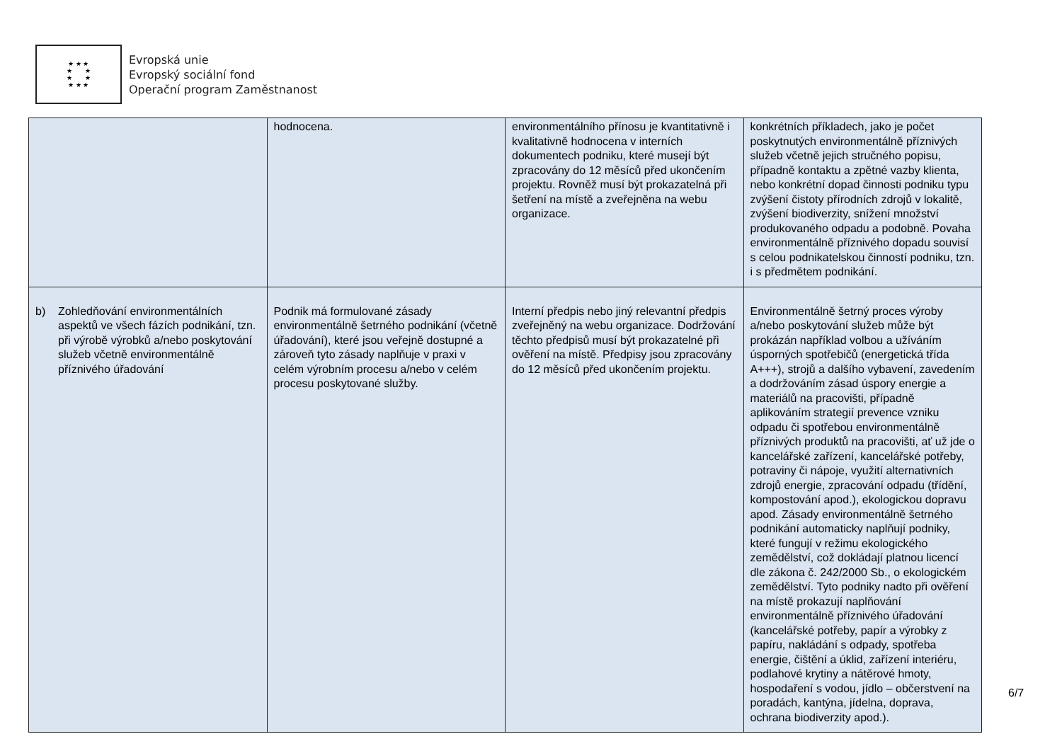★ ★ ★
★ ★
★ ★
★ ★ ★
Evropská unie
Evropský sociální fond
Operační program Zaměstnanost
| | hodnocena. | environmentálního přínosu je kvantitativně i kvalitativně hodnocena v interních dokumentech podniku, které musejí být zpracovány do 12 měsíců před ukončením projektu. Rovněž musí být prokazatelná při šetření na místě a zveřejněna na webu organizace. | konkrétních příkladech, jako je počet poskytnutých environmentálně příznivých služeb včetně jejich stručného popisu, případně kontaktu a zpětné vazby klienta, nebo konkrétní dopad činnosti podniku typu zvýšení čistoty přírodních zdrojů v lokalitě, zvýšení biodiverzity, snížení množství produkovaného odpadu a podobně. Povaha environmentálně příznivého dopadu souvisí s celou podnikatelskou činností podniku, tzn. i s předmětem podnikání. |
| b) Zohledňování environmentálních aspektů ve všech fázích podnikání, tzn. při výrobě výrobků a/nebo poskytování služeb včetně environmentálně příznivého úřadování | Podnik má formulované zásady environmentálně šetrného podnikání (včetně úřadování), které jsou veřejně dostupné a zároveň tyto zásady naplňuje v praxi v celém výrobním procesu a/nebo v celém procesu poskytované služby. | Interní předpis nebo jiný relevantní předpis zveřejněný na webu organizace. Dodržování těchto předpisů musí být prokazatelné při ověření na místě. Předpisy jsou zpracovány do 12 měsíců před ukončením projektu. | Environmentálně šetrný proces výroby a/nebo poskytování služeb může být prokázán například volbou a užíváním úsporných spotřebičů (energetická třída A+++), strojů a dalšího vybavení, zavedením a dodržováním zásad úspory energie a materiálů na pracovišti, případně aplikováním strategií prevence vzniku odpadu či spotřebou environmentálně příznivých produktů na pracovišti, ať už jde o kancelářské zařízení, kancelářské potřeby, potraviny či nápoje, využití alternativních zdrojů energie, zpracování odpadu (třídění, kompostování apod.), ekologickou dopravu apod. Zásady environmentálně šetrného podnikání automaticky naplňují podniky, které fungují v režimu ekologického zemědělství, což dokládají platnou licencí dle zákona č. 242/2000 Sb., o ekologickém zemědělství. Tyto podniky nadto při ověření na místě prokazují naplňování environmentálně příznivého úřadování (kancelářské potřeby, papír a výrobky z papíru, nakládání s odpady, spotřeba energie, čištění a úklid, zařízení interiéru, podlahové krytiny a nátěrové hmoty, hospodaření s vodou, jídlo – občerstvení na poradách, kantýna, jídelna, doprava, ochrana biodiverzity apod.). |
6/7